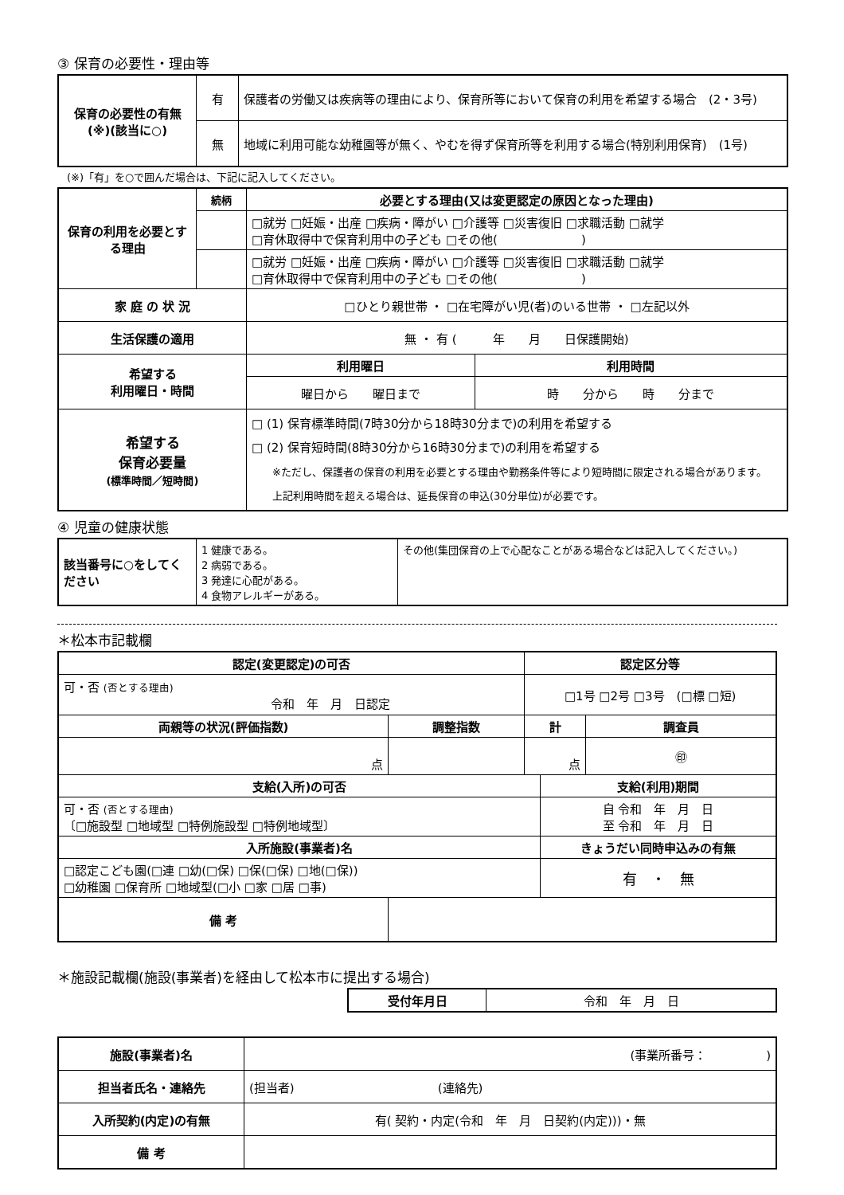③ 保育の必要性・理由等
| 保育の必要性の有無 (※)(該当に○) | 有 | 保護者の労働又は疾病等の理由により、保育所等において保育の利用を希望する場合 (2・3号) |
| | 無 | 地域に利用可能な幼稚園等が無く、やむを得ず保育所等を利用する場合(特別利用保育) (1号) |
(※)「有」を○で囲んだ場合は、下記に記入してください。
| 保育の利用を必要とする理由 | 続柄 | 必要とする理由(又は変更認定の原因となった理由) | |
| --- | --- | --- | --- |
| | | □就労 □妊娠・出産 □疾病・障がい □介護等 □災害復旧 □求職活動 □就学 □育休取得中で保育利用中の子ども □その他( ) | |
| | | □就労 □妊娠・出産 □疾病・障がい □介護等 □災害復旧 □求職活動 □就学 □育休取得中で保育利用中の子ども □その他( ) | |
| 家 庭 の 状 況 | | □ひとり親世帯 ・ □在宅障がい児(者)のいる世帯 ・ □左記以外 | |
| 生活保護の適用 | | 無 ・ 有 ( 年 月 日保護開始) | |
| 希望する 利用曜日・時間 | | 利用曜日 | 利用時間 |
| | | 曜日から 曜日まで | 時 分から 時 分まで |
| 希望する 保育必要量 (標準時間／短時間) | | □ (1) 保育標準時間(7時30分から18時30分まで)の利用を希望する □ (2) 保育短時間(8時30分から16時30分まで)の利用を希望する ※ただし、保護者の保育の利用を必要とする理由や勤務条件等により短時間に限定される場合があります。 上記利用時間を超える場合は、延長保育の申込(30分単位)が必要です。 | |
④ 児童の健康状態
| 該当番号に○をしてください | 1 健康である。 2 病弱である。 3 発達に心配がある。 4 食物アレルギーがある。 | その他(集団保育の上で心配なことがある場合などは記入してください。) |
＊松本市記載欄
| 認定(変更認定)の可否 | | 認定区分等 | | |
| --- | --- | --- | --- | --- |
| 可・否 (否とする理由) 令和 年 月 日認定 | | □1号 □2号 □3号 (□標 □短) | | |
| 両親等の状況(評価指数) | 調整指数 | 計 | | 調査員 |
| 点 | | 点 | | ㊞ |
| 支給(入所)の可否 | | | 支給(利用)期間 | |
| 可・否 (否とする理由) 〔□施設型 □地域型 □特例施設型 □特例地域型〕 | | | 自 令和 年 月 日 至 令和 年 月 日 | |
| 入所施設(事業者)名 | | | きょうだい同時申込みの有無 | |
| □認定こども園(□連 □幼(□保) □保(□保) □地(□保)) □幼稚園 □保育所 □地域型(□小 □家 □居 □事) | | | 有 ・ 無 | |
| 備 考 | | | | |
＊施設記載欄(施設(事業者)を経由して松本市に提出する場合)
| 受付年月日 | 令和 年 月 日 |
| 施設(事業者)名 | (事業所番号： ) |
| 担当者氏名・連絡先 | (担当者) (連絡先) |
| 入所契約(内定)の有無 | 有( 契約・内定(令和 年 月 日契約(内定)))・無 |
| 備 考 | |